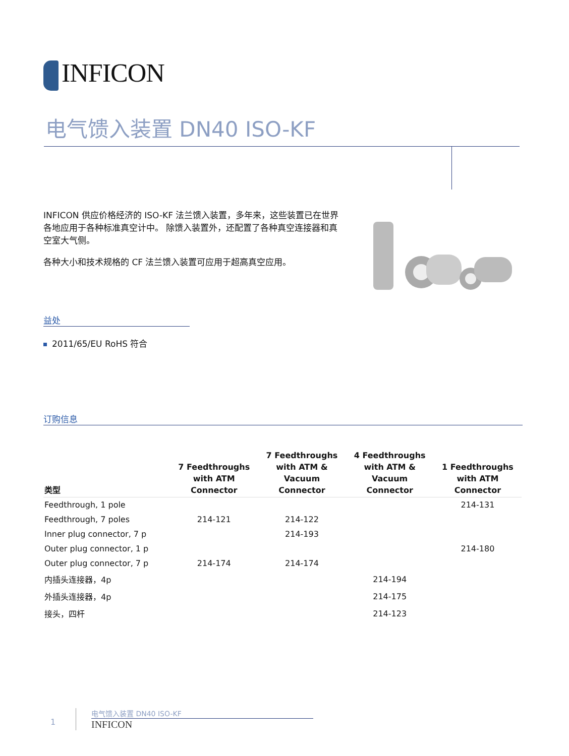INFICON
电气馈入装置 DN40 ISO-KF
INFICON 供应价格经济的 ISO-KF 法兰馈入装置，多年来，这些装置已在世界各地应用于各种标准真空计中。 除馈入装置外，还配置了各种真空连接器和真空室大气侧。
各种大小和技术规格的 CF 法兰馈入装置可应用于超高真空应用。
益处
2011/65/EU RoHS 符合
订购信息
| 类型 | 7 Feedthroughs with ATM Connector | 7 Feedthroughs with ATM & Vacuum Connector | 4 Feedthroughs with ATM & Vacuum Connector | 1 Feedthroughs with ATM Connector |
| --- | --- | --- | --- | --- |
| Feedthrough, 1 pole | | | | 214-131 |
| Feedthrough, 7 poles | 214-121 | 214-122 | | |
| Inner plug connector, 7 p | | 214-193 | | |
| Outer plug connector, 1 p | | | | 214-180 |
| Outer plug connector, 7 p | 214-174 | 214-174 | | |
| 内插头连接器，4p | | | 214-194 | |
| 外插头连接器，4p | | | 214-175 | |
| 接头，四杆 | | | 214-123 | |
1 电气馈入装置 DN40 ISO-KF INFICON